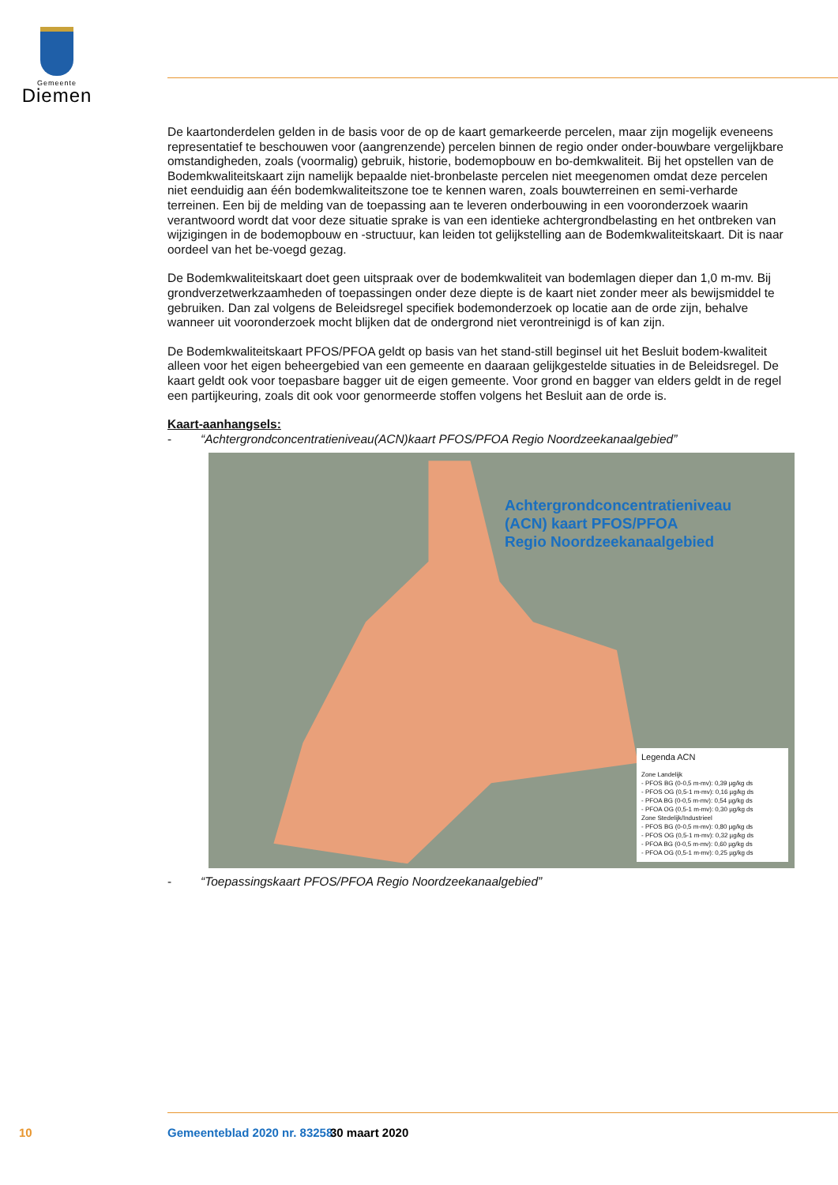Gemeente
Diemen
De kaartonderdelen gelden in de basis voor de op de kaart gemarkeerde percelen, maar zijn mogelijk eveneens representatief te beschouwen voor (aangrenzende) percelen binnen de regio onder onder-bouwbare vergelijkbare omstandigheden, zoals (voormalig) gebruik, historie, bodemopbouw en bo-demkwaliteit. Bij het opstellen van de Bodemkwaliteitskaart zijn namelijk bepaalde niet-bronbelaste percelen niet meegenomen omdat deze percelen niet eenduidig aan één bodemkwaliteitszone toe te kennen waren, zoals bouwterreinen en semi-verharde terreinen. Een bij de melding van de toepassing aan te leveren onderbouwing in een vooronderzoek waarin verantwoord wordt dat voor deze situatie sprake is van een identieke achtergrondbelasting en het ontbreken van wijzigingen in de bodemopbouw en -structuur, kan leiden tot gelijkstelling aan de Bodemkwaliteitskaart. Dit is naar oordeel van het be-voegd gezag.
De Bodemkwaliteitskaart doet geen uitspraak over de bodemkwaliteit van bodemlagen dieper dan 1,0 m-mv. Bij grondverzetwerkzaamheden of toepassingen onder deze diepte is de kaart niet zonder meer als bewijsmiddel te gebruiken. Dan zal volgens de Beleidsregel specifiek bodemonderzoek op locatie aan de orde zijn, behalve wanneer uit vooronderzoek mocht blijken dat de ondergrond niet verontreinigd is of kan zijn.
De Bodemkwaliteitskaart PFOS/PFOA geldt op basis van het stand-still beginsel uit het Besluit bodem-kwaliteit alleen voor het eigen beheergebied van een gemeente en daaraan gelijkgestelde situaties in de Beleidsregel. De kaart geldt ook voor toepasbare bagger uit de eigen gemeente. Voor grond en bagger van elders geldt in de regel een partijkeuring, zoals dit ook voor genormeerde stoffen volgens het Besluit aan de orde is.
Kaart-aanhangsels:
- “Achtergrondconcentratieniveau(ACN)kaart PFOS/PFOA Regio Noordzeekanaalgebied”
Achtergrondconcentratieniveau
(ACN) kaart PFOS/PFOA
Regio Noordzeekanaalgebied
Legenda ACN
Zone Landelijk
- PFOS BG (0-0,5 m-mv): 0,39 µg/kg ds
- PFOS OG (0,5-1 m-mv): 0,16 µg/kg ds
- PFOA BG (0-0,5 m-mv): 0,54 µg/kg ds
- PFOA OG (0,5-1 m-mv): 0,30 µg/kg ds
Zone Stedelijk/Industrieel
- PFOS BG (0-0,5 m-mv): 0,80 µg/kg ds
- PFOS OG (0,5-1 m-mv): 0,32 µg/kg ds
- PFOA BG (0-0,5 m-mv): 0,60 µg/kg ds
- PFOA OG (0,5-1 m-mv): 0,25 µg/kg ds
- “Toepassingskaart PFOS/PFOA Regio Noordzeekanaalgebied”
10 Gemeenteblad 2020 nr. 83258 30 maart 2020